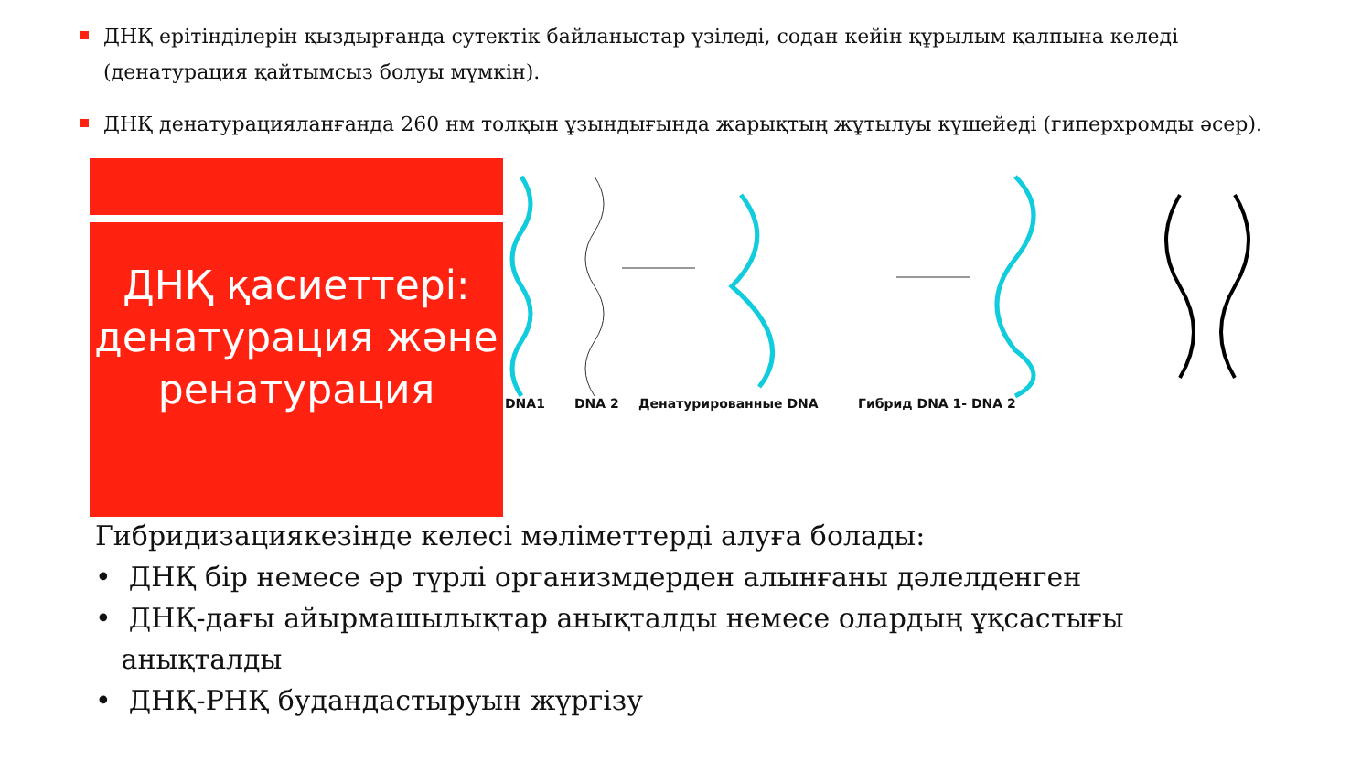ДНҚ ерітінділерін қыздырғанда сутектік байланыстар үзіледі, содан кейін құрылым қалпына келеді (денатурация қайтымсыз болуы мүмкін).
ДНҚ денатурацияланғанда 260 нм толқын ұзындығында жарықтың жұтылуы күшейеді (гиперхромды әсер).
ДНҚ қасиеттері: денатурация және ренатурация
DNA1 DNA 2 Денатурированные DNA Гибрид DNA 1- DNA 2
Гибридизациякезінде келесі мәліметтерді алуға болады:
• ДНҚ бір немесе әр түрлі организмдерден алынғаны дәлелденген
• ДНҚ-дағы айырмашылықтар анықталды немесе олардың ұқсастығы
анықталды
• ДНҚ-РНҚ будандастыруын жүргізу